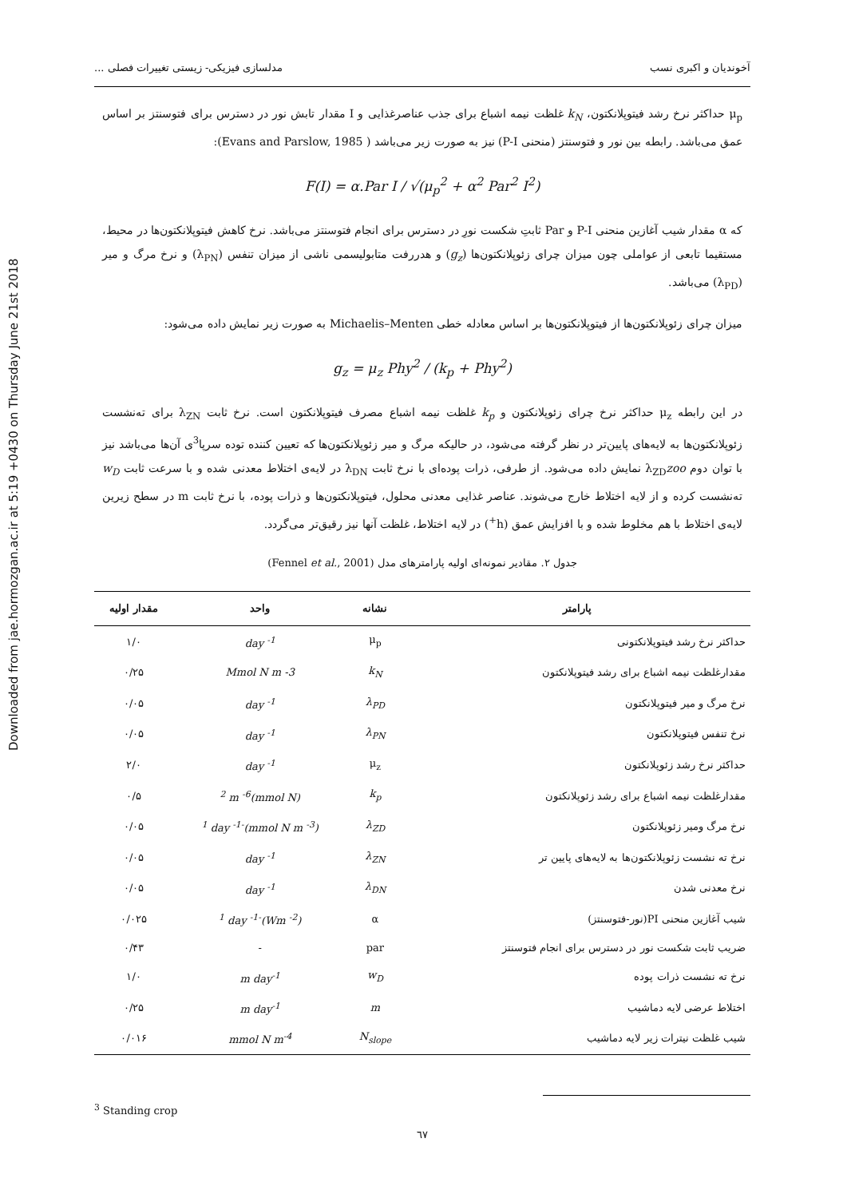Downloaded from jae.hormozgan.ac.ir at 5:19 +0430 on Thursday June 21st 2018
آخوندیان و اکبری نسب مدلسازی فیزیکی- زیستی تغییرات فصلی ...
μ<sub>p</sub> حداکثر نرخ رشد فیتوپلانکتون، k<sub>N</sub> غلظت نیمه اشباع برای جذب عناصرغذایی و I مقدار تابش نور در دسترس برای فتوسنتز بر اساس عمق می‌باشد. رابطه بین نور و فتوسنتز (منحنی P-I) نیز به صورت زیر می‌باشد ( Evans and Parslow, 1985):
F(I) = α.Par I / √(μ<sub>p</sub><sup>2</sup> + α<sup>2</sup> Par<sup>2</sup> I<sup>2</sup>)
که α مقدار شیب آغازین منحنی P-I و Par ثابتِ شکست نورِ در دسترس برای انجام فتوسنتز می‌باشد. نرخ کاهش فیتوپلانکتون‌ها در محیط، مستقیما تابعی از عواملی چون میزان چرای زئوپلانکتون‌ها (g<sub>z</sub>) و هدررفت متابولیسمی ناشی از میزان تنفس (λ<sub>PN</sub>) و نرخ مرگ و میر (λ<sub>PD</sub>) می‌باشد.
میزان چرای زئوپلانکتون‌ها از فیتوپلانکتون‌ها بر اساس معادله خطی Michaelis–Menten به صورت زیر نمایش داده می‌شود:
g<sub>z</sub> = μ<sub>z</sub> Phy<sup>2</sup> / (k<sub>p</sub> + Phy<sup>2</sup>)
در این رابطه μ<sub>z</sub> حداکثر نرخ چرای زئوپلانکتون و k<sub>p</sub> غلظت نیمه اشباع مصرف فیتوپلانکتون است. نرخ ثابت λ<sub>ZN</sub> برای ته‌نشست زئوپلانکتون‌ها به لایه‌های پایین‌تر در نظر گرفته می‌شود، در حالیکه مرگ و میر زئوپلانکتون‌ها که تعیین کننده توده سرپا<sup>3</sup>ی آن‌ها می‌باشد نیز با توان دوم λ<sub>ZD</sub>zoo نمایش داده می‌شود. از طرفی، ذرات پوده‌ای با نرخ ثابت λ<sub>DN</sub> در لایه‌ی اختلاط معدنی شده و با سرعت ثابت w<sub>D</sub> ته‌نشست کرده و از لایه اختلاط خارج می‌شوند. عناصر غذایی معدنی محلول، فیتوپلانکتون‌ها و ذرات پوده، با نرخ ثابت m در سطح زیرین لایه‌ی اختلاط با هم مخلوط شده و با افزایش عمق (h<sup>+</sup>) در لایه اختلاط، غلظت آنها نیز رقیق‌تر می‌گردد.
جدول ۲. مقادیر نمونه‌ای اولیه پارامترهای مدل (Fennel et al., 2001)
| پارامتر | نشانه | واحد | مقدار اولیه |
| --- | --- | --- | --- |
| حداکثر نرخ رشد فیتوپلانکتونی | μ<sub>p</sub> | day <sup>-1</sup> | ۱/۰ |
| مقدارغلظت نیمه اشباع برای رشد فیتوپلانکتون | k<sub>N</sub> | Mmol N m -3 | ۰/۲۵ |
| نرخ مرگ و میر فیتوپلانکتون | λ<sub>PD</sub> | day <sup>-1</sup> | ۰/۰۵ |
| نرخ تنفس فیتوپلانکتون | λ<sub>PN</sub> | day <sup>-1</sup> | ۰/۰۵ |
| حداکثر نرخ رشد زئوپلانکتون | μ<sub>z</sub> | day <sup>-1</sup> | ۲/۰ |
| مقدارغلظت نیمه اشباع برای رشد زئوپلانکتون | k<sub>p</sub> | (mmol N)<sup>2</sup> m <sup>-6</sup> | ۰/۵ |
| نرخ مرگ ومیر زئوپلانکتون | λ<sub>ZD</sub> | (mmol N m <sup>-3</sup>)<sup>-1</sup> day <sup>-1</sup> | ۰/۰۵ |
| نرخ ته نشست زئوپلانکتون‌ها به لایه‌های پایین تر | λ<sub>ZN</sub> | day <sup>-1</sup> | ۰/۰۵ |
| نرخ معدنی شدن | λ<sub>DN</sub> | day <sup>-1</sup> | ۰/۰۵ |
| شیب آغازین منحنی PI(نور-فتوسنتز) | α | (Wm <sup>-2</sup>)<sup>-1</sup> day <sup>-1</sup> | ۰/۰۲۵ |
| ضریب ثابت شکست نور در دسترس برای انجام فتوسنتز | par | - | ۰/۴۳ |
| نرخ ته نشست ذرات پوده | w<sub>D</sub> | m day<sup>-1</sup> | ۱/۰ |
| اختلاط عرضی لایه دماشیب | m | m day<sup>-1</sup> | ۰/۲۵ |
| شیب غلظت نیترات زیر لایه دماشیب | N<sub>slope</sub> | mmol N m<sup>-4</sup> | ۰/۰۱۶ |
<sup>3</sup> Standing crop
٦٧